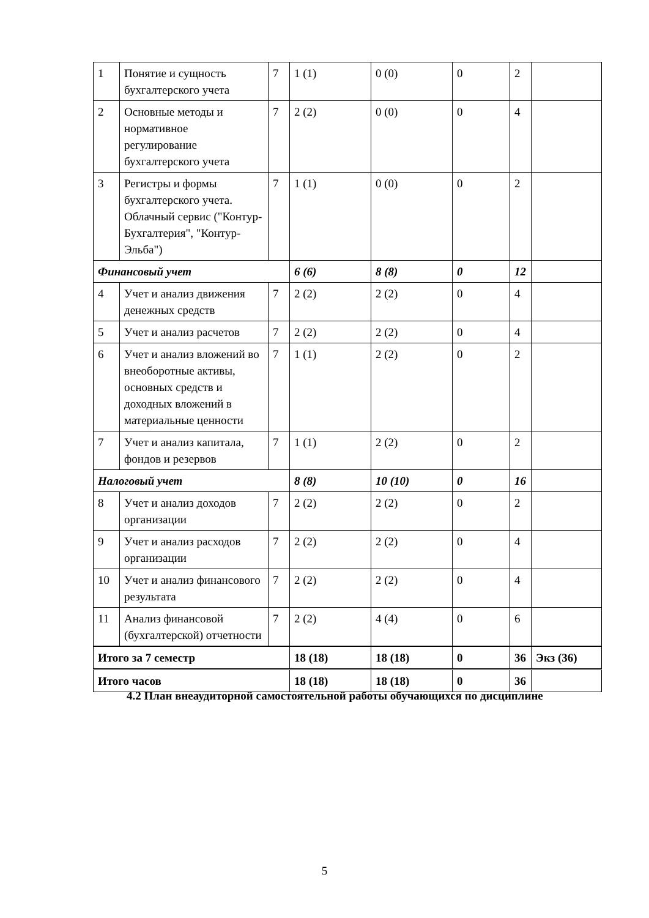| 1 | Понятие и сущность бухгалтерского учета | 7 | 1 (1) | 0 (0) | 0 | 2 | |
| 2 | Основные методы и нормативное регулирование бухгалтерского учета | 7 | 2 (2) | 0 (0) | 0 | 4 | |
| 3 | Регистры и формы бухгалтерского учета. Облачный сервис ("Контур-Бухгалтерия", "Контур-Эльба") | 7 | 1 (1) | 0 (0) | 0 | 2 | |
| Финансовый учет | | | 6 (6) | 8 (8) | 0 | 12 | |
| 4 | Учет и анализ движения денежных средств | 7 | 2 (2) | 2 (2) | 0 | 4 | |
| 5 | Учет и анализ расчетов | 7 | 2 (2) | 2 (2) | 0 | 4 | |
| 6 | Учет и анализ вложений во внеоборотные активы, основных средств и доходных вложений в материальные ценности | 7 | 1 (1) | 2 (2) | 0 | 2 | |
| 7 | Учет и анализ капитала, фондов и резервов | 7 | 1 (1) | 2 (2) | 0 | 2 | |
| Налоговый учет | | | 8 (8) | 10 (10) | 0 | 16 | |
| 8 | Учет и анализ доходов организации | 7 | 2 (2) | 2 (2) | 0 | 2 | |
| 9 | Учет и анализ расходов организации | 7 | 2 (2) | 2 (2) | 0 | 4 | |
| 10 | Учет и анализ финансового результата | 7 | 2 (2) | 2 (2) | 0 | 4 | |
| 11 | Анализ финансовой (бухгалтерской) отчетности | 7 | 2 (2) | 4 (4) | 0 | 6 | |
| Итого за 7 семестр | | | 18 (18) | 18 (18) | 0 | 36 | Экз (36) |
| Итого часов | | | 18 (18) | 18 (18) | 0 | 36 | |
4.2 План внеаудиторной самостоятельной работы обучающихся по дисциплине
5